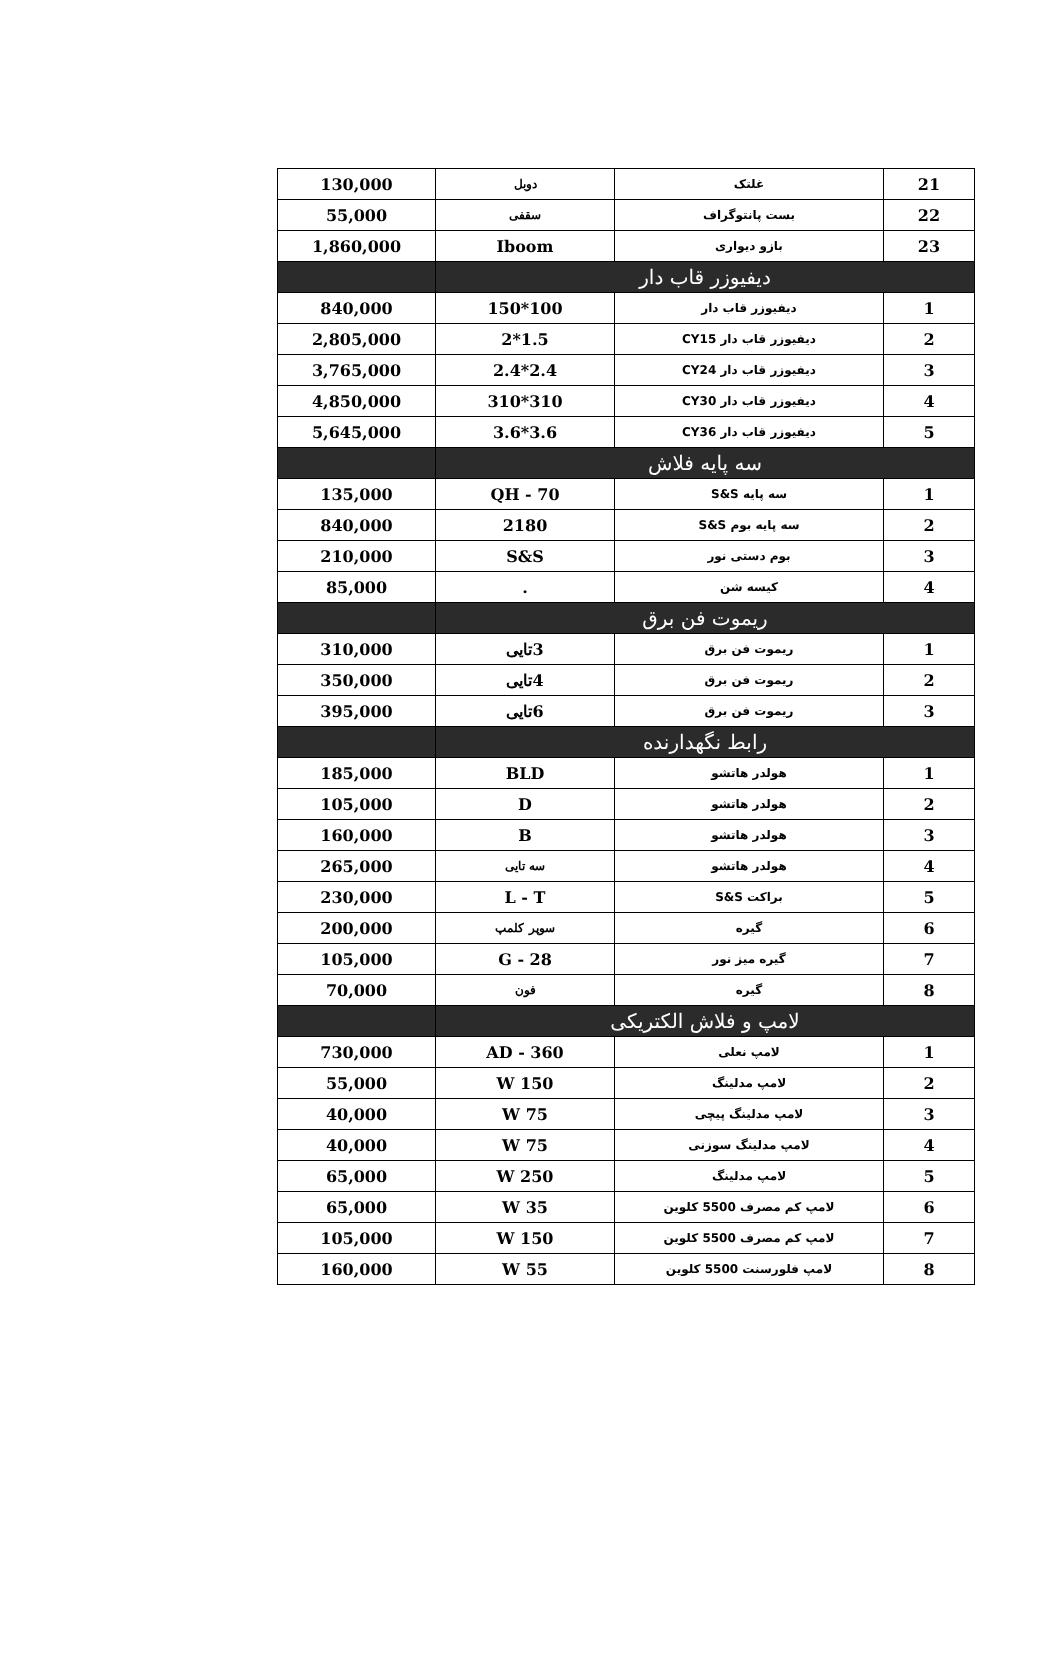| 21 | غلتک | دوبل | 130,000 |
| 22 | بست پانتوگراف | سقفی | 55,000 |
| 23 | بازو دیواری | Iboom | 1,860,000 |
| دیفیوزر قاب دار | | | |
| 1 | دیفیوزر قاب دار | 100*150 | 840,000 |
| 2 | دیفیوزر قاب دار CY15 | 1.5*2 | 2,805,000 |
| 3 | دیفیوزر قاب دار CY24 | 2.4*2.4 | 3,765,000 |
| 4 | دیفیوزر قاب دار CY30 | 310*310 | 4,850,000 |
| 5 | دیفیوزر قاب دار CY36 | 3.6*3.6 | 5,645,000 |
| سه پایه فلاش | | | |
| 1 | سه پایه S&S | QH - 70 | 135,000 |
| 2 | سه پایه بوم S&S | 2180 | 840,000 |
| 3 | بوم دستی نور | S&S | 210,000 |
| 4 | کیسه شن | . | 85,000 |
| ریموت فن برق | | | |
| 1 | ریموت فن برق | 3تایی | 310,000 |
| 2 | ریموت فن برق | 4تایی | 350,000 |
| 3 | ریموت فن برق | 6تایی | 395,000 |
| رابط نگهدارنده | | | |
| 1 | هولدر هاتشو | BLD | 185,000 |
| 2 | هولدر هاتشو | D | 105,000 |
| 3 | هولدر هاتشو | B | 160,000 |
| 4 | هولدر هاتشو | سه تایی | 265,000 |
| 5 | براکت S&S | L - T | 230,000 |
| 6 | گیره | سوپر کلمپ | 200,000 |
| 7 | گیره میز نور | G - 28 | 105,000 |
| 8 | گیره | فون | 70,000 |
| لامپ و فلاش الکتریکی | | | |
| 1 | لامپ نعلی | AD - 360 | 730,000 |
| 2 | لامپ مدلینگ | 150 W | 55,000 |
| 3 | لامپ مدلینگ پیچی | 75 W | 40,000 |
| 4 | لامپ مدلینگ سوزنی | 75 W | 40,000 |
| 5 | لامپ مدلینگ | 250 W | 65,000 |
| 6 | لامپ کم مصرف 5500 کلوین | 35 W | 65,000 |
| 7 | لامپ کم مصرف 5500 کلوین | 150 W | 105,000 |
| 8 | لامپ فلورسنت 5500 کلوین | 55 W | 160,000 |